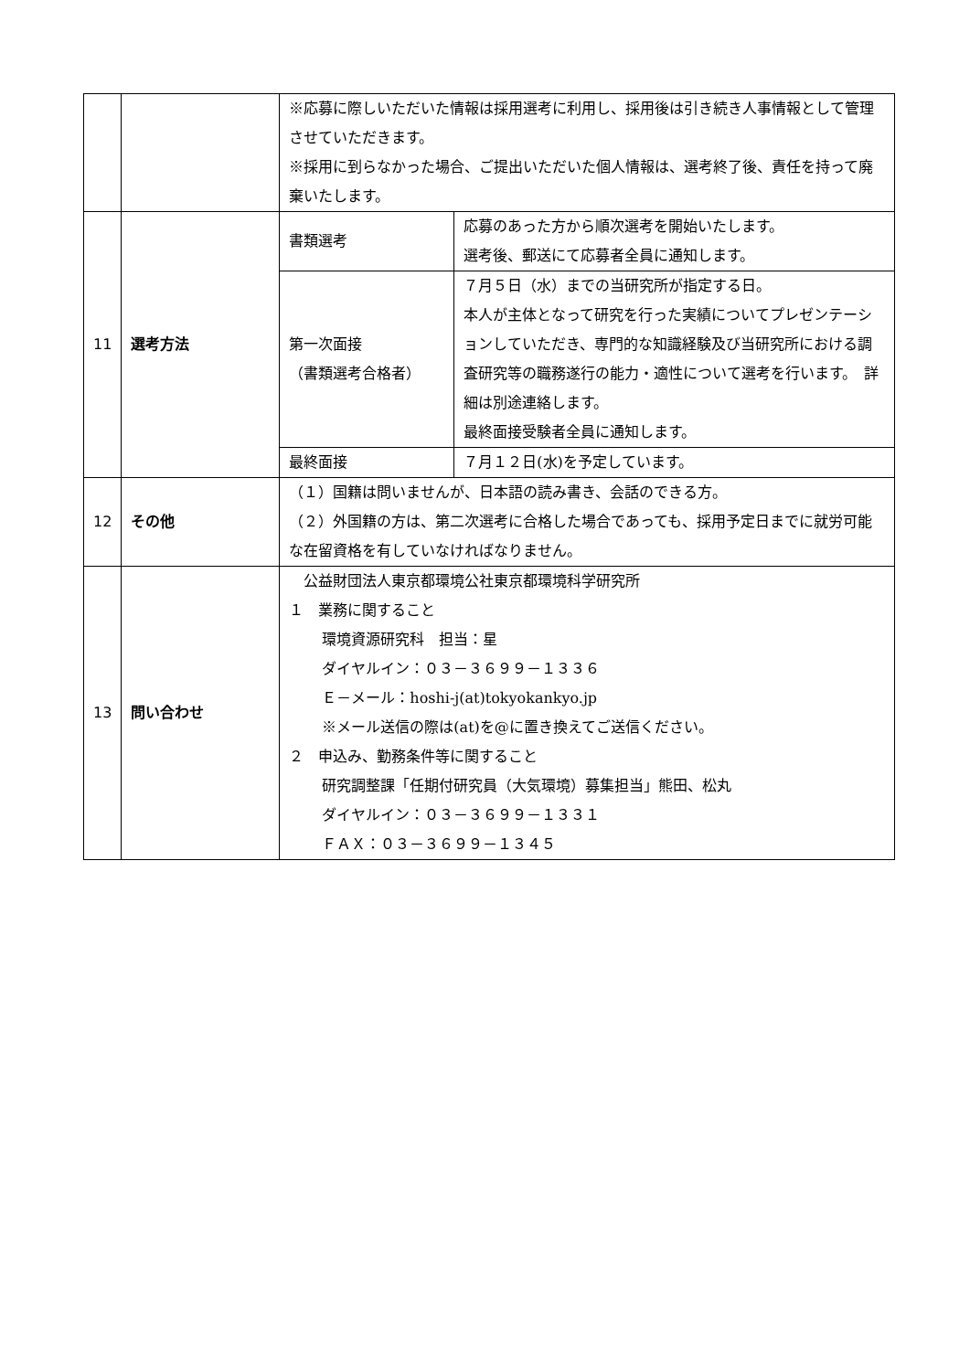| | | ※応募に際しいただいた情報は採用選考に利用し、採用後は引き続き人事情報として管理させていただきます。 ※採用に到らなかった場合、ご提出いただいた個人情報は、選考終了後、責任を持って廃棄いたします。 | |
| 11 | 選考方法 | 書類選考 | 応募のあった方から順次選考を開始いたします。 選考後、郵送にて応募者全員に通知します。 |
| | | 第一次面接 （書類選考合格者） | ７月５日（水）までの当研究所が指定する日。 本人が主体となって研究を行った実績についてプレゼンテーションしていただき、専門的な知識経験及び当研究所における調査研究等の職務遂行の能力・適性について選考を行います。 詳細は別途連絡します。 最終面接受験者全員に通知します。 |
| | | 最終面接 | ７月１２日(水)を予定しています。 |
| 12 | その他 | （１）国籍は問いませんが、日本語の読み書き、会話のできる方。 （２）外国籍の方は、第二次選考に合格した場合であっても、採用予定日までに就労可能な在留資格を有していなければなりません。 | |
| 13 | 問い合わせ | 公益財団法人東京都環境公社東京都環境科学研究所 １ 業務に関すること 環境資源研究科 担当：星 ダイヤルイン：０３－３６９９－１３３６ Ｅ－メール：hoshi-j(at)tokyokankyo.jp ※メール送信の際は(at)を@に置き換えてご送信ください。 ２ 申込み、勤務条件等に関すること 研究調整課「任期付研究員（大気環境）募集担当」熊田、松丸 ダイヤルイン：０３－３６９９－１３３１ ＦＡＸ：０３－３６９９－１３４５ | |